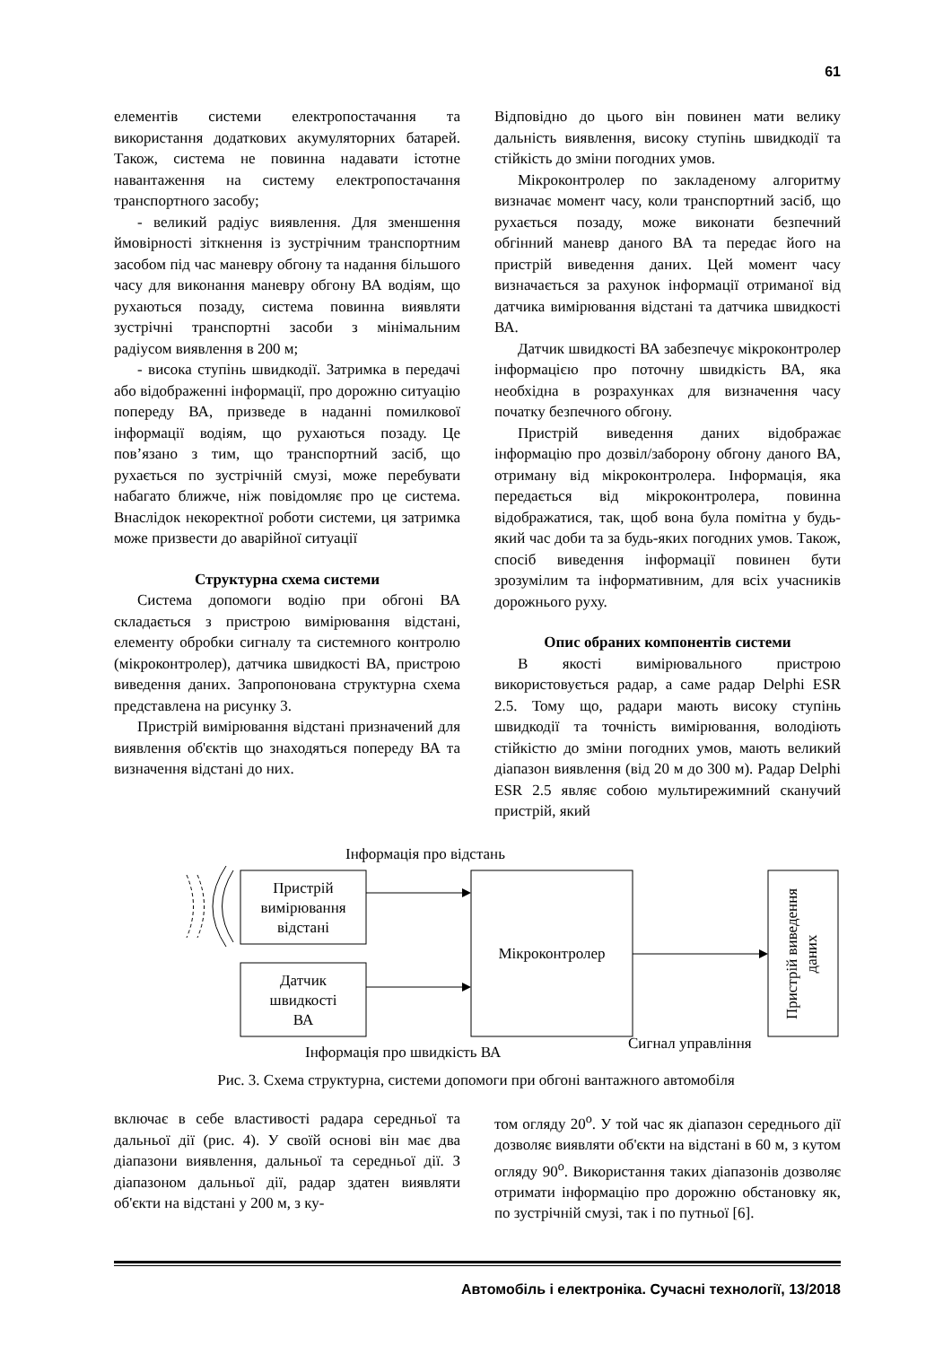61
елементів системи електропостачання та використання додаткових акумуляторних батарей. Також, система не повинна надавати істотне навантаження на систему електропостачання транспортного засобу;
- великий радіус виявлення. Для зменшення ймовірності зіткнення із зустрічним транспортним засобом під час маневру обгону та надання більшого часу для виконання маневру обгону ВА водіям, що рухаються позаду, система повинна виявляти зустрічні транспортні засоби з мінімальним радіусом виявлення в 200 м;
- висока ступінь швидкодії. Затримка в передачі або відображенні інформації, про дорожню ситуацію попереду ВА, призведе в наданні помилкової інформації водіям, що рухаються позаду. Це пов’язано з тим, що транспортний засіб, що рухається по зустрічній смузі, може перебувати набагато ближче, ніж повідомляє про це система. Внаслідок некоректної роботи системи, ця затримка може призвести до аварійної ситуації
Структурна схема системи
Система допомоги водію при обгоні ВА складається з пристрою вимірювання відстані, елементу обробки сигналу та системного контролю (мікроконтролер), датчика швидкості ВА, пристрою виведення даних. Запропонована структурна схема представлена на рисунку 3.
Пристрій вимірювання відстані призначений для виявлення об'єктів що знаходяться попереду ВА та визначення відстані до них.
Відповідно до цього він повинен мати велику дальність виявлення, високу ступінь швидкодії та стійкість до зміни погодних умов.
Мікроконтролер по закладеному алгоритму визначає момент часу, коли транспортний засіб, що рухається позаду, може виконати безпечний обгінний маневр даного ВА та передає його на пристрій виведення даних. Цей момент часу визначається за рахунок інформації отриманої від датчика вимірювання відстані та датчика швидкості ВА.
Датчик швидкості ВА забезпечує мікроконтролер інформацією про поточну швидкість ВА, яка необхідна в розрахунках для визначення часу початку безпечного обгону.
Пристрій виведення даних відображає інформацію про дозвіл/заборону обгону даного ВА, отриману від мікроконтролера. Інформація, яка передається від мікроконтролера, повинна відображатися, так, щоб вона була помітна у будь-який час доби та за будь-яких погодних умов. Також, спосіб виведення інформації повинен бути зрозумілим та інформативним, для всіх учасників дорожнього руху.
Опис обраних компонентів системи
В якості вимірювального пристрою використовується радар, а саме радар Delphi ESR 2.5. Тому що, радари мають високу ступінь швидкодії та точність вимірювання, володіють стійкістю до зміни погодних умов, мають великий діапазон виявлення (від 20 м до 300 м). Радар Delphi ESR 2.5 являє собою мультирежимний сканучий пристрій, який
Інформація про відстань
Пристрій
вимірювання
відстані
Датчик
швидкості
ВА
Мікроконтролер
Пристрій виведення
даних
Інформація про швидкість ВА
Сигнал управління
Рис. 3. Схема структурна, системи допомоги при обгоні вантажного автомобіля
включає в себе властивості радара середньої та дальньої дії (рис. 4). У своїй основі він має два діапазони виявлення, дальньої та середньої дії. З діапазоном дальньої дії, радар здатен виявляти об'єкти на відстані у 200 м, з ку-
том огляду 20<sup>о</sup>. У той час як діапазон середнього дії дозволяє виявляти об'єкти на відстані в 60 м, з кутом огляду 90<sup>о</sup>. Використання таких діапазонів дозволяє отримати інформацію про дорожню обстановку як, по зустрічній смузі, так і по путньої [6].
Автомобіль і електроніка. Сучасні технології, 13/2018